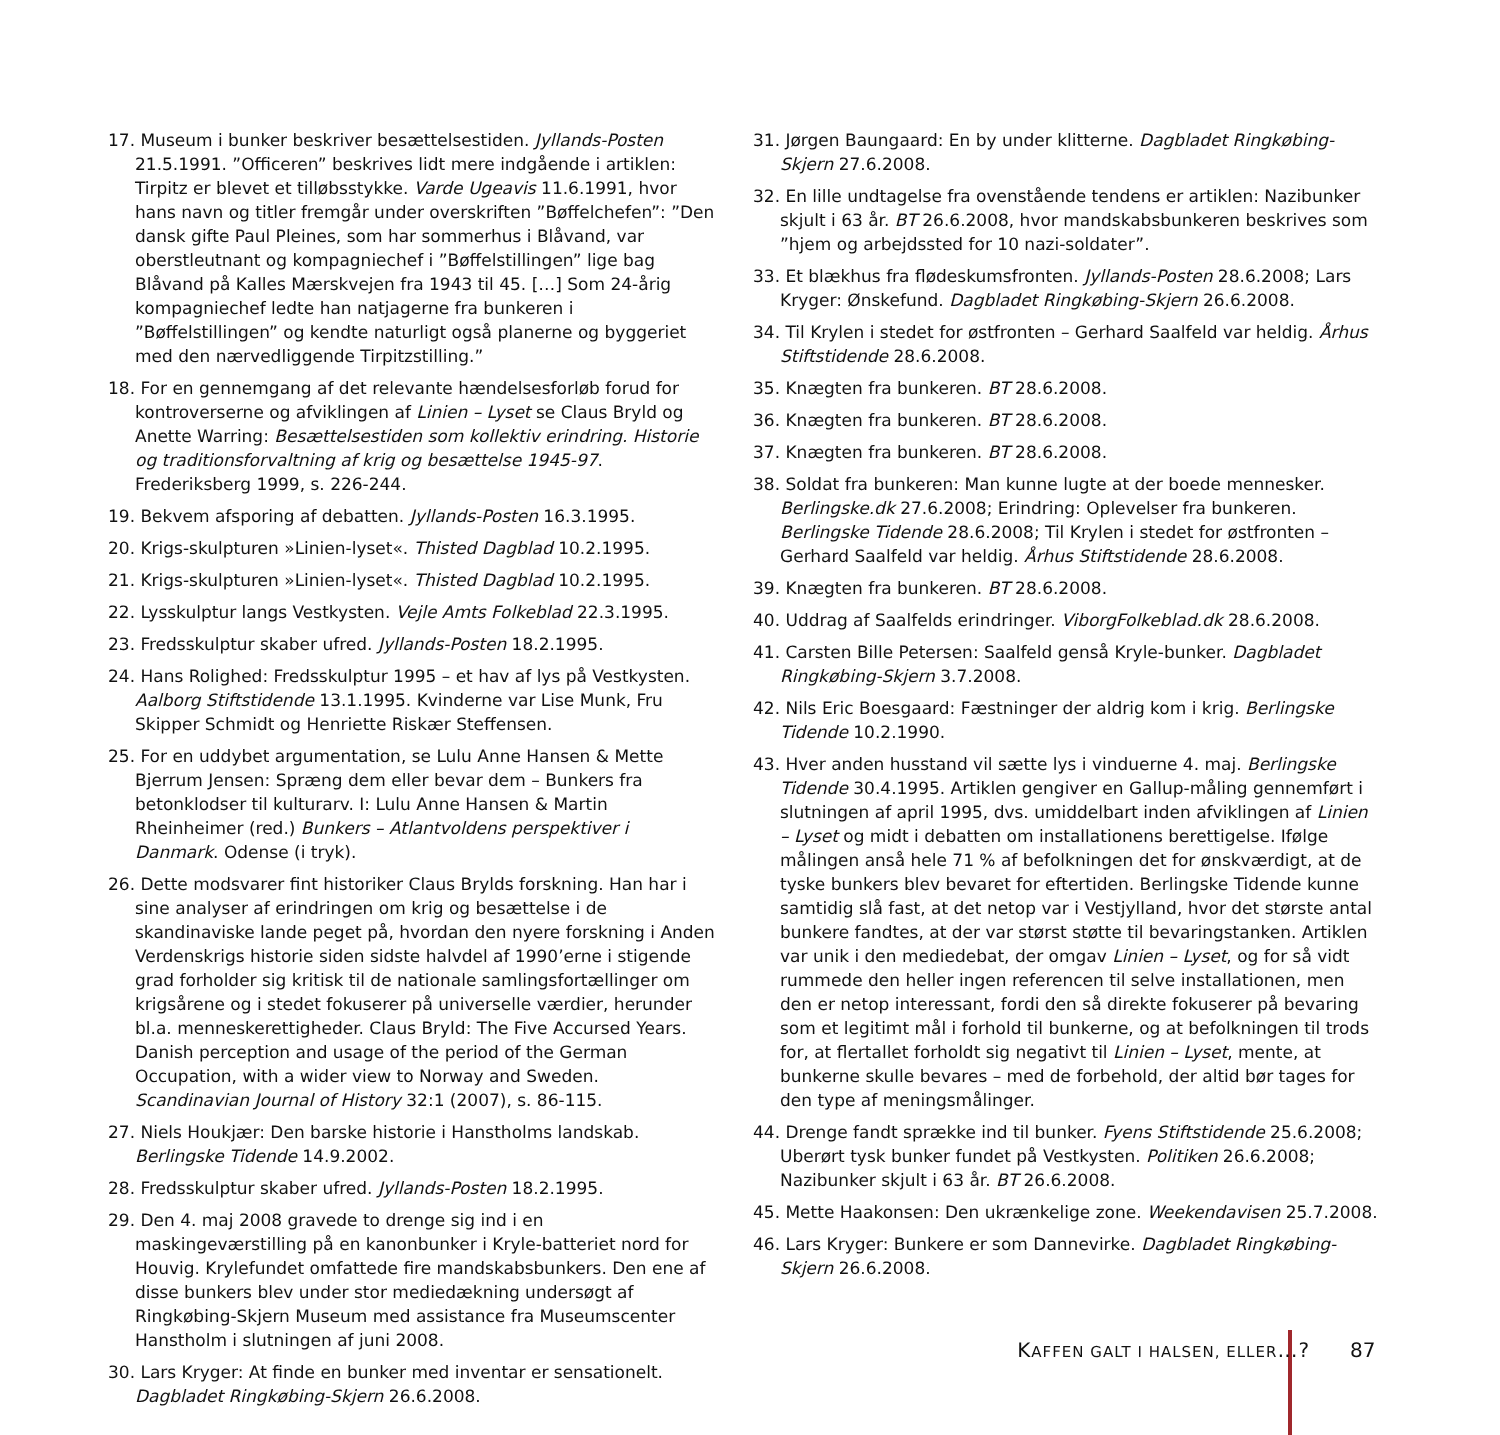17. Museum i bunker beskriver besættelsestiden. Jyllands-Posten 21.5.1991. ”Officeren” beskrives lidt mere indgående i artiklen: Tirpitz er blevet et tilløbsstykke. Varde Ugeavis 11.6.1991, hvor hans navn og titler fremgår under overskriften ”Bøffelchefen”: ”Den dansk gifte Paul Pleines, som har sommerhus i Blåvand, var oberstleutnant og kompagniechef i ”Bøffelstillingen” lige bag Blåvand på Kalles Mærskvejen fra 1943 til 45. […] Som 24-årig kompagniechef ledte han natjagerne fra bunkeren i ”Bøffelstillingen” og kendte naturligt også planerne og byggeriet med den nærvedliggende Tirpitzstilling.”
18. For en gennemgang af det relevante hændelsesforløb forud for kontroverserne og afviklingen af Linien – Lyset se Claus Bryld og Anette Warring: Besættelsestiden som kollektiv erindring. Historie og traditionsforvaltning af krig og besættelse 1945-97. Frederiksberg 1999, s. 226-244.
19. Bekvem afsporing af debatten. Jyllands-Posten 16.3.1995.
20. Krigs-skulpturen »Linien-lyset«. Thisted Dagblad 10.2.1995.
21. Krigs-skulpturen »Linien-lyset«. Thisted Dagblad 10.2.1995.
22. Lysskulptur langs Vestkysten. Vejle Amts Folkeblad 22.3.1995.
23. Fredsskulptur skaber ufred. Jyllands-Posten 18.2.1995.
24. Hans Rolighed: Fredsskulptur 1995 – et hav af lys på Vestkysten. Aalborg Stiftstidende 13.1.1995. Kvinderne var Lise Munk, Fru Skipper Schmidt og Henriette Riskær Steffensen.
25. For en uddybet argumentation, se Lulu Anne Hansen & Mette Bjerrum Jensen: Spræng dem eller bevar dem – Bunkers fra betonklodser til kulturarv. I: Lulu Anne Hansen & Martin Rheinheimer (red.) Bunkers – Atlantvoldens perspektiver i Danmark. Odense (i tryk).
26. Dette modsvarer fint historiker Claus Brylds forskning. Han har i sine analyser af erindringen om krig og besættelse i de skandinaviske lande peget på, hvordan den nyere forskning i Anden Verdenskrigs historie siden sidste halvdel af 1990’erne i stigende grad forholder sig kritisk til de nationale samlingsfortællinger om krigsårene og i stedet fokuserer på universelle værdier, herunder bl.a. menneskerettigheder. Claus Bryld: The Five Accursed Years. Danish perception and usage of the period of the German Occupation, with a wider view to Norway and Sweden. Scandinavian Journal of History 32:1 (2007), s. 86-115.
27. Niels Houkjær: Den barske historie i Hanstholms landskab. Berlingske Tidende 14.9.2002.
28. Fredsskulptur skaber ufred. Jyllands-Posten 18.2.1995.
29. Den 4. maj 2008 gravede to drenge sig ind i en maskingeværstilling på en kanonbunker i Kryle-batteriet nord for Houvig. Krylefundet omfattede fire mandskabsbunkers. Den ene af disse bunkers blev under stor mediedækning undersøgt af Ringkøbing-Skjern Museum med assistance fra Museumscenter Hanstholm i slutningen af juni 2008.
30. Lars Kryger: At finde en bunker med inventar er sensationelt. Dagbladet Ringkøbing-Skjern 26.6.2008.
31. Jørgen Baungaard: En by under klitterne. Dagbladet Ringkøbing-Skjern 27.6.2008.
32. En lille undtagelse fra ovenstående tendens er artiklen: Nazibunker skjult i 63 år. BT 26.6.2008, hvor mandskabsbunkeren beskrives som ”hjem og arbejdssted for 10 nazi-soldater”.
33. Et blækhus fra flødeskumsfronten. Jyllands-Posten 28.6.2008; Lars Kryger: Ønskefund. Dagbladet Ringkøbing-Skjern 26.6.2008.
34. Til Krylen i stedet for østfronten – Gerhard Saalfeld var heldig. Århus Stiftstidende 28.6.2008.
35. Knægten fra bunkeren. BT 28.6.2008.
36. Knægten fra bunkeren. BT 28.6.2008.
37. Knægten fra bunkeren. BT 28.6.2008.
38. Soldat fra bunkeren: Man kunne lugte at der boede mennesker. Berlingske.dk 27.6.2008; Erindring: Oplevelser fra bunkeren. Berlingske Tidende 28.6.2008; Til Krylen i stedet for østfronten – Gerhard Saalfeld var heldig. Århus Stiftstidende 28.6.2008.
39. Knægten fra bunkeren. BT 28.6.2008.
40. Uddrag af Saalfelds erindringer. ViborgFolkeblad.dk 28.6.2008.
41. Carsten Bille Petersen: Saalfeld genså Kryle-bunker. Dagbladet Ringkøbing-Skjern 3.7.2008.
42. Nils Eric Boesgaard: Fæstninger der aldrig kom i krig. Berlingske Tidende 10.2.1990.
43. Hver anden husstand vil sætte lys i vinduerne 4. maj. Berlingske Tidende 30.4.1995. Artiklen gengiver en Gallup-måling gennemført i slutningen af april 1995, dvs. umiddelbart inden afviklingen af Linien – Lyset og midt i debatten om installationens berettigelse. Ifølge målingen anså hele 71 % af befolkningen det for ønskværdigt, at de tyske bunkers blev bevaret for eftertiden. Berlingske Tidende kunne samtidig slå fast, at det netop var i Vestjylland, hvor det største antal bunkere fandtes, at der var størst støtte til bevaringstanken. Artiklen var unik i den mediedebat, der omgav Linien – Lyset, og for så vidt rummede den heller ingen referencen til selve installationen, men den er netop interessant, fordi den så direkte fokuserer på bevaring som et legitimt mål i forhold til bunkerne, og at befolkningen til trods for, at flertallet forholdt sig negativt til Linien – Lyset, mente, at bunkerne skulle bevares – med de forbehold, der altid bør tages for den type af meningsmålinger.
44. Drenge fandt sprække ind til bunker. Fyens Stiftstidende 25.6.2008; Uberørt tysk bunker fundet på Vestkysten. Politiken 26.6.2008; Nazibunker skjult i 63 år. BT 26.6.2008.
45. Mette Haakonsen: Den ukrænkelige zone. Weekendavisen 25.7.2008.
46. Lars Kryger: Bunkere er som Dannevirke. Dagbladet Ringkøbing-Skjern 26.6.2008.
KAFFEN GALT I HALSEN, ELLER…? 87